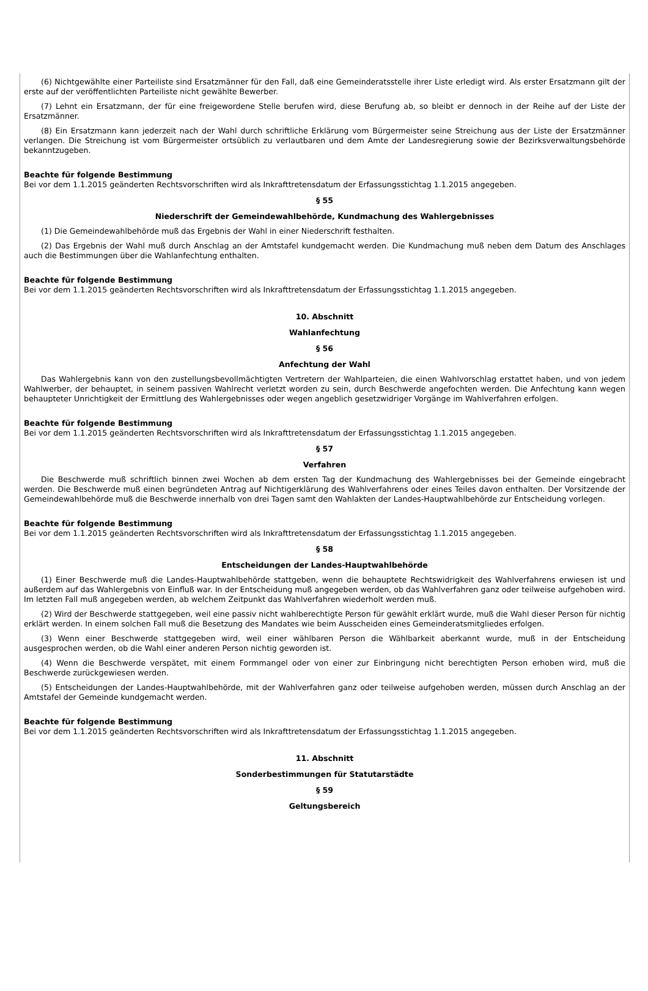(6) Nichtgewählte einer Parteiliste sind Ersatzmänner für den Fall, daß eine Gemeinderatsstelle ihrer Liste erledigt wird. Als erster Ersatzmann gilt der erste auf der veröffentlichten Parteiliste nicht gewählte Bewerber.
(7) Lehnt ein Ersatzmann, der für eine freigewordene Stelle berufen wird, diese Berufung ab, so bleibt er dennoch in der Reihe auf der Liste der Ersatzmänner.
(8) Ein Ersatzmann kann jederzeit nach der Wahl durch schriftliche Erklärung vom Bürgermeister seine Streichung aus der Liste der Ersatzmänner verlangen. Die Streichung ist vom Bürgermeister ortsüblich zu verlautbaren und dem Amte der Landesregierung sowie der Bezirksverwaltungsbehörde bekanntzugeben.
Beachte für folgende Bestimmung
Bei vor dem 1.1.2015 geänderten Rechtsvorschriften wird als Inkrafttretensdatum der Erfassungsstichtag 1.1.2015 angegeben.
§ 55
Niederschrift der Gemeindewahlbehörde, Kundmachung des Wahlergebnisses
(1) Die Gemeindewahlbehörde muß das Ergebnis der Wahl in einer Niederschrift festhalten.
(2) Das Ergebnis der Wahl muß durch Anschlag an der Amtstafel kundgemacht werden. Die Kundmachung muß neben dem Datum des Anschlages auch die Bestimmungen über die Wahlanfechtung enthalten.
Beachte für folgende Bestimmung
Bei vor dem 1.1.2015 geänderten Rechtsvorschriften wird als Inkrafttretensdatum der Erfassungsstichtag 1.1.2015 angegeben.
10. Abschnitt
Wahlanfechtung
§ 56
Anfechtung der Wahl
Das Wahlergebnis kann von den zustellungsbevollmächtigten Vertretern der Wahlparteien, die einen Wahlvorschlag erstattet haben, und von jedem Wahlwerber, der behauptet, in seinem passiven Wahlrecht verletzt worden zu sein, durch Beschwerde angefochten werden. Die Anfechtung kann wegen behaupteter Unrichtigkeit der Ermittlung des Wahlergebnisses oder wegen angeblich gesetzwidriger Vorgänge im Wahlverfahren erfolgen.
Beachte für folgende Bestimmung
Bei vor dem 1.1.2015 geänderten Rechtsvorschriften wird als Inkrafttretensdatum der Erfassungsstichtag 1.1.2015 angegeben.
§ 57
Verfahren
Die Beschwerde muß schriftlich binnen zwei Wochen ab dem ersten Tag der Kundmachung des Wahlergebnisses bei der Gemeinde eingebracht werden. Die Beschwerde muß einen begründeten Antrag auf Nichtigerklärung des Wahlverfahrens oder eines Teiles davon enthalten. Der Vorsitzende der Gemeindewahlbehörde muß die Beschwerde innerhalb von drei Tagen samt den Wahlakten der Landes-Hauptwahlbehörde zur Entscheidung vorlegen.
Beachte für folgende Bestimmung
Bei vor dem 1.1.2015 geänderten Rechtsvorschriften wird als Inkrafttretensdatum der Erfassungsstichtag 1.1.2015 angegeben.
§ 58
Entscheidungen der Landes-Hauptwahlbehörde
(1) Einer Beschwerde muß die Landes-Hauptwahlbehörde stattgeben, wenn die behauptete Rechtswidrigkeit des Wahlverfahrens erwiesen ist und außerdem auf das Wahlergebnis von Einfluß war. In der Entscheidung muß angegeben werden, ob das Wahlverfahren ganz oder teilweise aufgehoben wird. Im letzten Fall muß angegeben werden, ab welchem Zeitpunkt das Wahlverfahren wiederholt werden muß.
(2) Wird der Beschwerde stattgegeben, weil eine passiv nicht wahlberechtigte Person für gewählt erklärt wurde, muß die Wahl dieser Person für nichtig erklärt werden. In einem solchen Fall muß die Besetzung des Mandates wie beim Ausscheiden eines Gemeinderatsmitgliedes erfolgen.
(3) Wenn einer Beschwerde stattgegeben wird, weil einer wählbaren Person die Wählbarkeit aberkannt wurde, muß in der Entscheidung ausgesprochen werden, ob die Wahl einer anderen Person nichtig geworden ist.
(4) Wenn die Beschwerde verspätet, mit einem Formmangel oder von einer zur Einbringung nicht berechtigten Person erhoben wird, muß die Beschwerde zurückgewiesen werden.
(5) Entscheidungen der Landes-Hauptwahlbehörde, mit der Wahlverfahren ganz oder teilweise aufgehoben werden, müssen durch Anschlag an der Amtstafel der Gemeinde kundgemacht werden.
Beachte für folgende Bestimmung
Bei vor dem 1.1.2015 geänderten Rechtsvorschriften wird als Inkrafttretensdatum der Erfassungsstichtag 1.1.2015 angegeben.
11. Abschnitt
Sonderbestimmungen für Statutarstädte
§ 59
Geltungsbereich